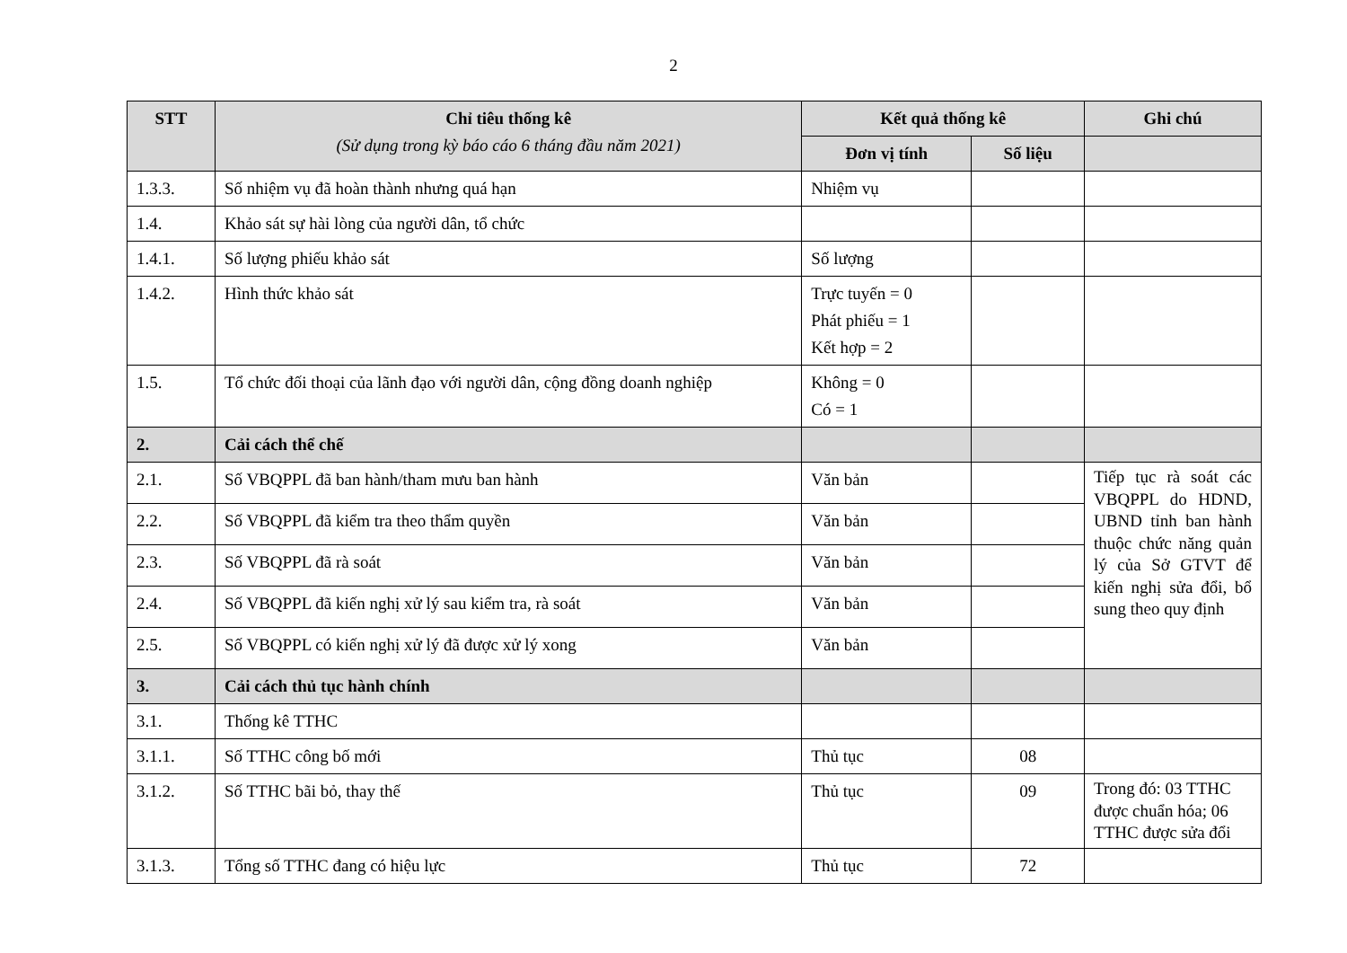2
| STT | Chỉ tiêu thống kê (Sử dụng trong kỳ báo cáo 6 tháng đầu năm 2021) | Kết quả thống kê | | Ghi chú |
| --- | --- | --- | --- | --- |
| | | Đơn vị tính | Số liệu | |
| 1.3.3. | Số nhiệm vụ đã hoàn thành nhưng quá hạn | Nhiệm vụ | | |
| 1.4. | Khảo sát sự hài lòng của người dân, tổ chức | | | |
| 1.4.1. | Số lượng phiếu khảo sát | Số lượng | | |
| 1.4.2. | Hình thức khảo sát | Trực tuyến = 0 Phát phiếu = 1 Kết hợp = 2 | | |
| 1.5. | Tổ chức đối thoại của lãnh đạo với người dân, cộng đồng doanh nghiệp | Không = 0 Có = 1 | | |
| 2. | Cải cách thể chế | | | |
| 2.1. | Số VBQPPL đã ban hành/tham mưu ban hành | Văn bản | | Tiếp tục rà soát các VBQPPL do HDND, UBND tỉnh ban hành thuộc chức năng quản lý của Sở GTVT để kiến nghị sửa đổi, bổ sung theo quy định |
| 2.2. | Số VBQPPL đã kiểm tra theo thẩm quyền | Văn bản | | |
| 2.3. | Số VBQPPL đã rà soát | Văn bản | | |
| 2.4. | Số VBQPPL đã kiến nghị xử lý sau kiểm tra, rà soát | Văn bản | | |
| 2.5. | Số VBQPPL có kiến nghị xử lý đã được xử lý xong | Văn bản | | |
| 3. | Cải cách thủ tục hành chính | | | |
| 3.1. | Thống kê TTHC | | | |
| 3.1.1. | Số TTHC công bố mới | Thủ tục | 08 | |
| 3.1.2. | Số TTHC bãi bỏ, thay thế | Thủ tục | 09 | Trong đó: 03 TTHC được chuẩn hóa; 06 TTHC được sửa đổi |
| 3.1.3. | Tổng số TTHC đang có hiệu lực | Thủ tục | 72 | |